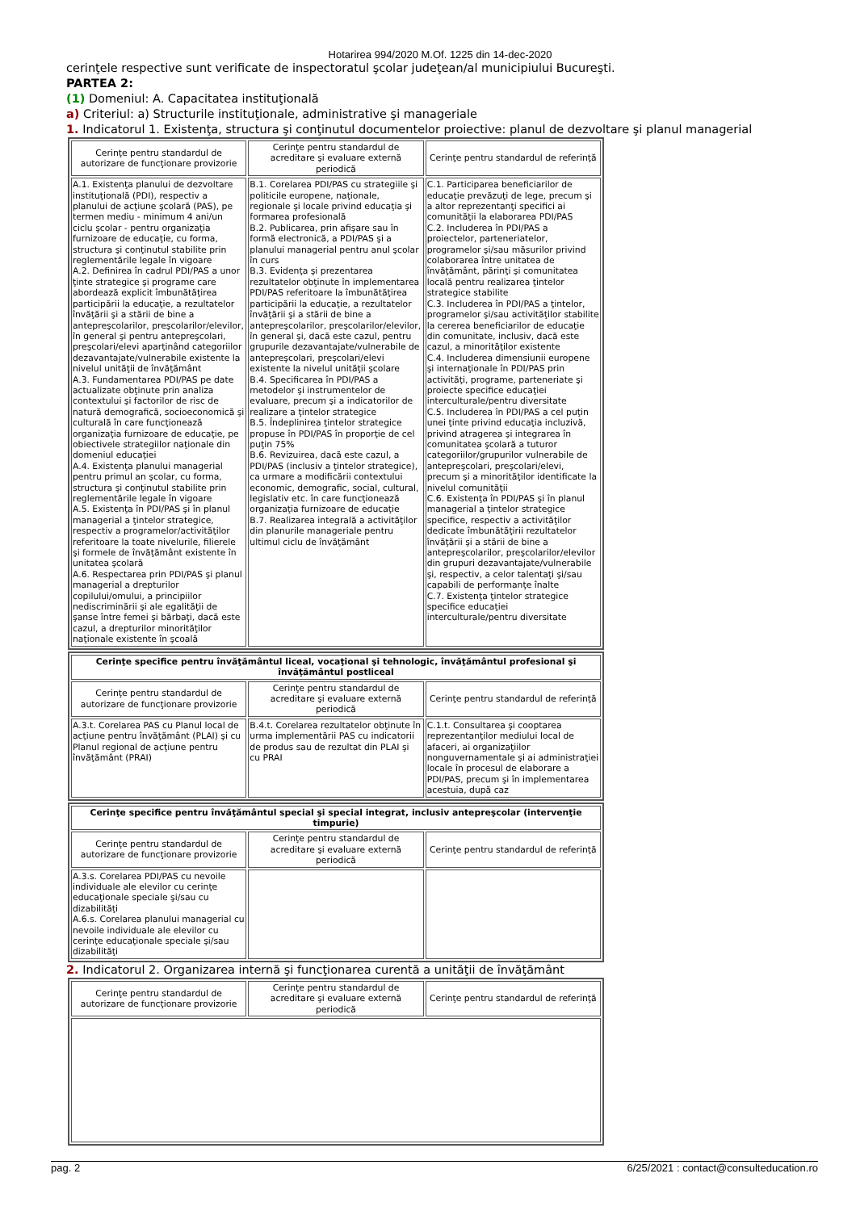Hotarirea 994/2020 M.Of. 1225 din 14-dec-2020
cerinţele respective sunt verificate de inspectoratul şcolar judeţean/al municipiului Bucureşti.
PARTEA 2:
(1) Domeniul: A. Capacitatea instituţională
a) Criteriul: a) Structurile instituţionale, administrative şi manageriale
1. Indicatorul 1. Existenţa, structura şi conţinutul documentelor proiective: planul de dezvoltare şi planul managerial
| Cerinţe pentru standardul de autorizare de funcţionare provizorie | Cerinţe pentru standardul de acreditare şi evaluare externă periodică | Cerinţe pentru standardul de referinţă |
| --- | --- | --- |
| A.1. Existenţa planului de dezvoltare instituţională (PDI), respectiv a planului de acţiune şcolară (PAS), pe termen mediu - minimum 4 ani/un ciclu şcolar - pentru organizaţia furnizoare de educaţie, cu forma, structura şi conţinutul stabilite prin reglementările legale în vigoare A.2. Definirea în cadrul PDI/PAS a unor ţinte strategice şi programe care abordează explicit îmbunătăţirea participării la educaţie, a rezultatelor învăţării şi a stării de bine a antepreşcolarilor, preşcolarilor/elevilor, în general şi pentru antepreşcolari, preşcolari/elevi aparţinând categoriilor dezavantajate/vulnerabile existente la nivelul unităţii de învăţământ A.3. Fundamentarea PDI/PAS pe date actualizate obţinute prin analiza contextului şi factorilor de risc de natură demografică, socioeconomică şi culturală în care funcţionează organizaţia furnizoare de educaţie, pe obiectivele strategiilor naţionale din domeniul educaţiei A.4. Existenţa planului managerial pentru primul an şcolar, cu forma, structura şi conţinutul stabilite prin reglementările legale în vigoare A.5. Existenţa în PDI/PAS şi în planul managerial a ţintelor strategice, respectiv a programelor/activităţilor referitoare la toate nivelurile, filierele şi formele de învăţământ existente în unitatea şcolară A.6. Respectarea prin PDI/PAS şi planul managerial a drepturilor copilului/omului, a principiilor nediscriminării şi ale egalităţii de şanse între femei şi bărbaţi, dacă este cazul, a drepturilor minorităţilor naţionale existente în şcoală | B.1. Corelarea PDI/PAS cu strategiile şi politicile europene, naţionale, regionale şi locale privind educaţia şi formarea profesională B.2. Publicarea, prin afişare sau în formă electronică, a PDI/PAS şi a planului managerial pentru anul şcolar în curs B.3. Evidenţa şi prezentarea rezultatelor obţinute în implementarea PDI/PAS referitoare la îmbunătăţirea participării la educaţie, a rezultatelor învăţării şi a stării de bine a antepreşcolarilor, preşcolarilor/elevilor, în general şi, dacă este cazul, pentru grupurile dezavantajate/vulnerabile de antepreşcolari, preşcolari/elevi existente la nivelul unităţii şcolare B.4. Specificarea în PDI/PAS a metodelor şi instrumentelor de evaluare, precum şi a indicatorilor de realizare a ţintelor strategice B.5. Îndeplinirea ţintelor strategice propuse în PDI/PAS în proporţie de cel puţin 75% B.6. Revizuirea, dacă este cazul, a PDI/PAS (inclusiv a ţintelor strategice), ca urmare a modificării contextului economic, demografic, social, cultural, legislativ etc. în care funcţionează organizaţia furnizoare de educaţie B.7. Realizarea integrală a activităţilor din planurile manageriale pentru ultimul ciclu de învăţământ | C.1. Participarea beneficiarilor de educaţie prevăzuţi de lege, precum şi a altor reprezentanţi specifici ai comunităţii la elaborarea PDI/PAS C.2. Includerea în PDI/PAS a proiectelor, parteneriatelor, programelor şi/sau măsurilor privind colaborarea între unitatea de învăţământ, părinţi şi comunitatea locală pentru realizarea ţintelor strategice stabilite C.3. Includerea în PDI/PAS a ţintelor, programelor şi/sau activităţilor stabilite la cererea beneficiarilor de educaţie din comunitate, inclusiv, dacă este cazul, a minorităţilor existente C.4. Includerea dimensiunii europene şi internaţionale în PDI/PAS prin activităţi, programe, parteneriate şi proiecte specifice educaţiei interculturale/pentru diversitate C.5. Includerea în PDI/PAS a cel puţin unei ţinte privind educaţia incluzivă, privind atragerea şi integrarea în comunitatea şcolară a tuturor categoriilor/grupurilor vulnerabile de antepreşcolari, preşcolari/elevi, precum şi a minorităţilor identificate la nivelul comunităţii C.6. Existenţa în PDI/PAS şi în planul managerial a ţintelor strategice specifice, respectiv a activităţilor dedicate îmbunătăţirii rezultatelor învăţării şi a stării de bine a antepreşcolarilor, preşcolarilor/elevilor din grupuri dezavantajate/vulnerabile şi, respectiv, a celor talentaţi şi/sau capabili de performanţe înalte C.7. Existenţa ţintelor strategice specifice educaţiei interculturale/pentru diversitate |
| Cerinţe specifice pentru învăţământul liceal, vocaţional şi tehnologic, învăţământul profesional şi învăţământul postliceal | | |
| Cerinţe pentru standardul de autorizare de funcţionare provizorie | Cerinţe pentru standardul de acreditare şi evaluare externă periodică | Cerinţe pentru standardul de referinţă |
| A.3.t. Corelarea PAS cu Planul local de acţiune pentru învăţământ (PLAI) şi cu Planul regional de acţiune pentru învăţământ (PRAI) | B.4.t. Corelarea rezultatelor obţinute în urma implementării PAS cu indicatorii de produs sau de rezultat din PLAI şi cu PRAI | C.1.t. Consultarea şi cooptarea reprezentanţilor mediului local de afaceri, ai organizaţiilor nonguvernamentale şi ai administraţiei locale în procesul de elaborare a PDI/PAS, precum şi în implementarea acestuia, după caz |
| Cerinţe specifice pentru învăţământul special şi special integrat, inclusiv antepreşcolar (intervenţie timpurie) | | |
| Cerinţe pentru standardul de autorizare de funcţionare provizorie | Cerinţe pentru standardul de acreditare şi evaluare externă periodică | Cerinţe pentru standardul de referinţă |
| A.3.s. Corelarea PDI/PAS cu nevoile individuale ale elevilor cu cerinţe educaţionale speciale şi/sau cu dizabilităţi A.6.s. Corelarea planului managerial cu nevoile individuale ale elevilor cu cerinţe educaţionale speciale şi/sau dizabilităţi | | |
2. Indicatorul 2. Organizarea internă şi funcţionarea curentă a unităţii de învăţământ
| Cerinţe pentru standardul de autorizare de funcţionare provizorie | Cerinţe pentru standardul de acreditare şi evaluare externă periodică | Cerinţe pentru standardul de referinţă |
| --- | --- | --- |
pag. 2 6/25/2021 : contact@consulteducation.ro